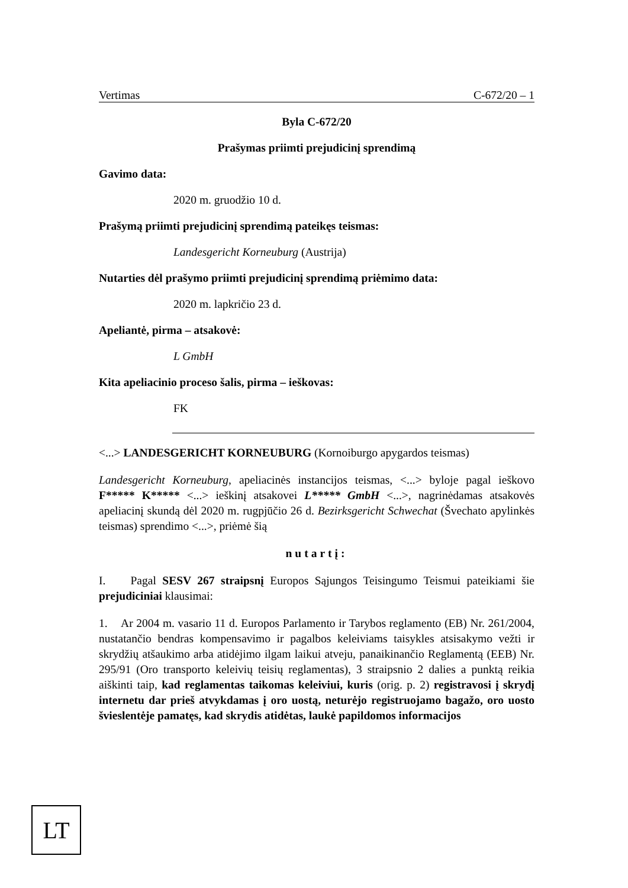Vertimas C-672/20 – 1
Byla C-672/20
Prašymas priimti prejudicinį sprendimą
Gavimo data:
2020 m. gruodžio 10 d.
Prašymą priimti prejudicinį sprendimą pateikęs teismas:
Landesgericht Korneuburg (Austrija)
Nutarties dėl prašymo priimti prejudicinį sprendimą priėmimo data:
2020 m. lapkričio 23 d.
Apeliantė, pirma – atsakovė:
L GmbH
Kita apeliacinio proceso šalis, pirma – ieškovas:
FK
<...> LANDESGERICHT KORNEUBURG (Kornoiburgo apygardos teismas)
Landesgericht Korneuburg, apeliacinės instancijos teismas, <...> byloje pagal ieškovo F***** K***** <...> ieškinį atsakovei L***** GmbH <...>, nagrinėdamas atsakovės apeliacinį skundą dėl 2020 m. rugpjūčio 26 d. Bezirksgericht Schwechat (Švechato apylinkės teismas) sprendimo <...>, priėmė šią
nutartį:
I. Pagal SESV 267 straipsnį Europos Sąjungos Teisingumo Teismui pateikiami šie prejudiciniai klausimai:
1. Ar 2004 m. vasario 11 d. Europos Parlamento ir Tarybos reglamento (EB) Nr. 261/2004, nustatančio bendras kompensavimo ir pagalbos keleiviams taisykles atsisakymo vežti ir skrydžių atšaukimo arba atidėjimo ilgam laikui atveju, panaikinančio Reglamentą (EEB) Nr. 295/91 (Oro transporto keleivių teisių reglamentas), 3 straipsnio 2 dalies a punktą reikia aiškinti taip, kad reglamentas taikomas keleiviui, kuris (orig. p. 2) registravosi į skrydį internetu dar prieš atvykdamas į oro uostą, neturėjo registruojamo bagažo, oro uosto švieslentėje pamatęs, kad skrydis atidėtas, laukė papildomos informacijos
LT